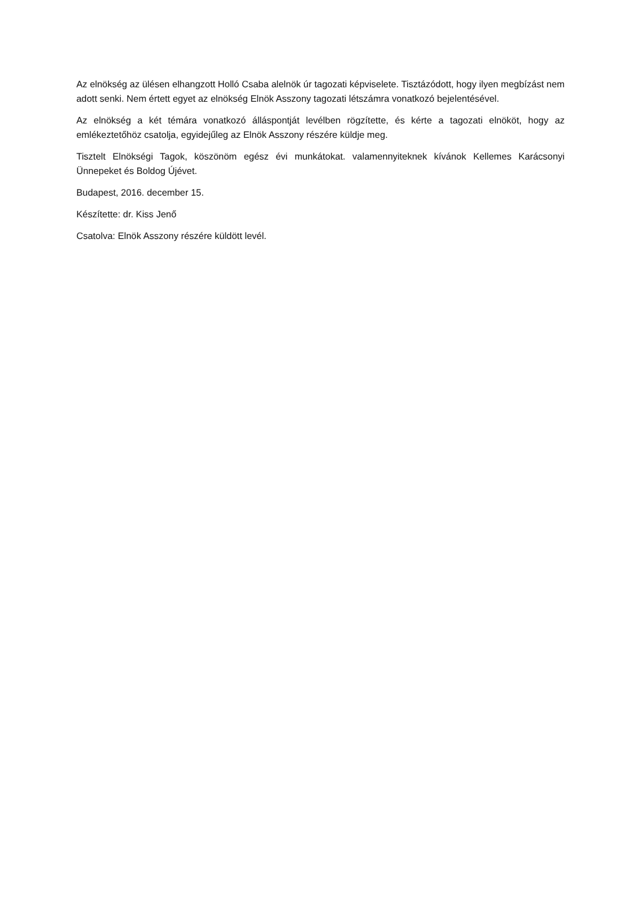Az elnökség az ülésen elhangzott Holló Csaba alelnök úr tagozati képviselete. Tisztázódott, hogy ilyen megbízást nem adott senki. Nem értett egyet az elnökség Elnök Asszony tagozati létszámra vonatkozó bejelentésével.
Az elnökség a két témára vonatkozó álláspontját levélben rögzítette, és kérte a tagozati elnököt, hogy az emlékeztetőhöz csatolja, egyidejűleg az Elnök Asszony részére küldje meg.
Tisztelt Elnökségi Tagok, köszönöm egész évi munkátokat. valamennyiteknek kívánok Kellemes Karácsonyi Ünnepeket és Boldog Újévet.
Budapest, 2016. december 15.
Készítette: dr. Kiss Jenő
Csatolva: Elnök Asszony részére küldött levél.